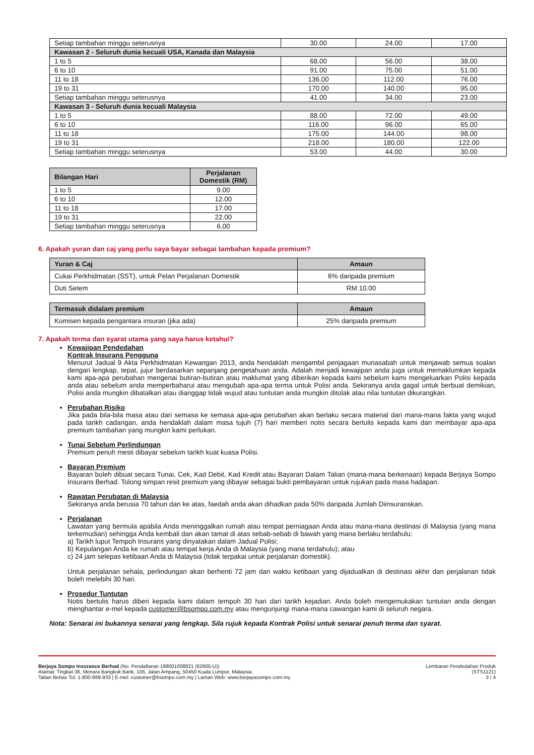| Setiap tambahan minggu seterusnya | 30.00 | 24.00 | 17.00 |
| Kawasan 2 - Seluruh dunia kecuali USA, Kanada dan Malaysia | | | |
| 1 to 5 | 68.00 | 56.00 | 38.00 |
| 6 to 10 | 91.00 | 75.00 | 51.00 |
| 11 to 18 | 136.00 | 112.00 | 76.00 |
| 19 to 31 | 170.00 | 140.00 | 95.00 |
| Setiap tambahan minggu seterusnya | 41.00 | 34.00 | 23.00 |
| Kawasan 3 - Seluruh dunia kecuali Malaysia | | | |
| 1 to 5 | 88.00 | 72.00 | 49.00 |
| 6 to 10 | 116.00 | 96.00 | 65.00 |
| 11 to 18 | 175.00 | 144.00 | 98.00 |
| 19 to 31 | 218.00 | 180.00 | 122.00 |
| Setiap tambahan minggu seterusnya | 53.00 | 44.00 | 30.00 |
| Bilangan Hari | Perjalanan Domestik (RM) |
| --- | --- |
| 1 to 5 | 9.00 |
| 6 to 10 | 12.00 |
| 11 to 18 | 17.00 |
| 19 to 31 | 22.00 |
| Setiap tambahan minggu seterusnya | 6.00 |
6. Apakah yuran dan caj yang perlu saya bayar sebagai tambahan kepada premium?
| Yuran & Caj | Amaun |
| --- | --- |
| Cukai Perkhidmatan (SST), untuk Pelan Perjalanan Domestik | 6% daripada premium |
| Duti Setem | RM 10.00 |
| Termasuk didalam premium | Amaun |
| --- | --- |
| Komisen kepada pengantara insuran (jika ada) | 25% daripada premium |
7. Apakah terma dan syarat utama yang saya harus ketahui?
Kewajipan Pendedahan
Kontrak Insurans Pengguna
Menurut Jadual 9 Akta Perkhidmatan Kewangan 2013, anda hendaklah mengambil penjagaan munasabah untuk menjawab semua soalan dengan lengkap, tepat, jujur berdasarkan sepanjang pengetahuan anda. Adalah menjadi kewajipan anda juga untuk memaklumkan kepada kami apa-apa perubahan mengenai butiran-butiran atau maklumat yang diberikan kepada kami sebelum kami mengeluarkan Polisi kepada anda atau sebelum anda memperbaharui atau mengubah apa-apa terma untuk Polisi anda. Sekiranya anda gagal untuk berbuat demikian, Polisi anda mungkin dibatalkan atau dianggap tidak wujud atau tuntutan anda mungkin ditolak atau nilai tuntutan dikurangkan.
Perubahan Risiko
Jika pada bila-bila masa atau dari semasa ke semasa apa-apa perubahan akan berlaku secara material dari mana-mana fakta yang wujud pada tarikh cadangan, anda hendaklah dalam masa tujuh (7) hari memberi notis secara bertulis kepada kami dan membayar apa-apa premium tambahan yang mungkin kami perlukan.
Tunai Sebelum Perlindungan
Premium penuh mesti dibayar sebelum tarikh kuat kuasa Polisi.
Bayaran Premium
Bayaran boleh dibuat secara Tunai, Cek, Kad Debit, Kad Kredit atau Bayaran Dalam Talian (mana-mana berkenaan) kepada Berjaya Sompo Insurans Berhad. Tolong simpan resit premium yang dibayar sebagai bukti pembayaran untuk rujukan pada masa hadapan.
Rawatan Perubatan di Malaysia
Sekiranya anda berusia 70 tahun dan ke atas, faedah anda akan dihadkan pada 50% daripada Jumlah Diinsuranskan.
Perjalanan
Lawatan yang bermula apabila Anda meninggalkan rumah atau tempat perniagaan Anda atau mana-mana destinasi di Malaysia (yang mana terkemudian) sehingga Anda kembali dan akan tamat di atas sebab-sebab di bawah yang mana berlaku terdahulu:
a) Tarikh luput Tempoh Insurans yang dinyatakan dalam Jadual Polisi;
b) Kepulangan Anda ke rumah atau tempat kerja Anda di Malaysia (yang mana terdahulu); atau
c) 24 jam selepas ketibaan Anda di Malaysia (tidak terpakai untuk perjalanan domestik).
Untuk perjalanan sehala, perlindungan akan berhenti 72 jam dari waktu ketibaan yang dijadualkan di destinasi akhir dan perjalanan tidak boleh melebihi 30 hari.
Prosedur Tuntutan
Notis bertulis harus diberi kepada kami dalam tempoh 30 hari dari tarikh kejadian. Anda boleh mengemukakan tuntutan anda dengan menghantar e-mel kepada customer@bsompo.com.my atau mengunjungi mana-mana cawangan kami di seluruh negara.
Nota: Senarai ini bukannya senarai yang lengkap. Sila rujuk kepada Kontrak Polisi untuk senarai penuh terma dan syarat.
Berjaya Sompo Insurance Berhad (No. Pendaftaran 198001008821 (62605-U))
Alamat: Tingkat 36, Menara Bangkok Bank, 105, Jalan Ampang, 50450 Kuala Lumpur, Malaysia.
Talian Bebas Tol: 1-800-889-933 | E-mel: customer@bsompo.com.my | Laman Web: www.berjayasompo.com.my
Lembaran Pendedahan Produk
(STS1121)
3 / 4